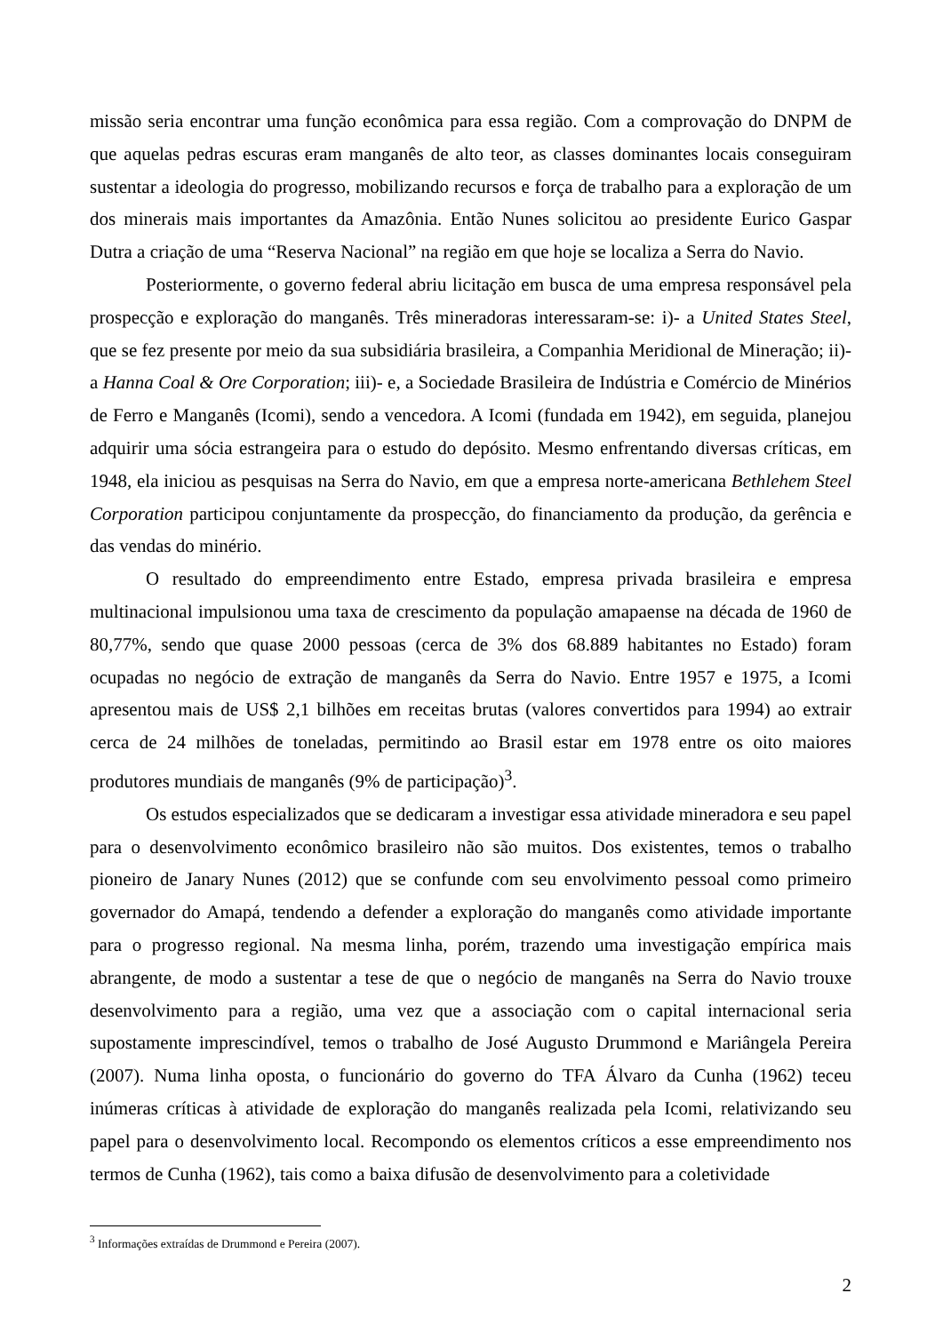missão seria encontrar uma função econômica para essa região. Com a comprovação do DNPM de que aquelas pedras escuras eram manganês de alto teor, as classes dominantes locais conseguiram sustentar a ideologia do progresso, mobilizando recursos e força de trabalho para a exploração de um dos minerais mais importantes da Amazônia. Então Nunes solicitou ao presidente Eurico Gaspar Dutra a criação de uma “Reserva Nacional” na região em que hoje se localiza a Serra do Navio.
Posteriormente, o governo federal abriu licitação em busca de uma empresa responsável pela prospecção e exploração do manganês. Três mineradoras interessaram-se: i)- a United States Steel, que se fez presente por meio da sua subsidiária brasileira, a Companhia Meridional de Mineração; ii)- a Hanna Coal & Ore Corporation; iii)- e, a Sociedade Brasileira de Indústria e Comércio de Minérios de Ferro e Manganês (Icomi), sendo a vencedora. A Icomi (fundada em 1942), em seguida, planejou adquirir uma sócia estrangeira para o estudo do depósito. Mesmo enfrentando diversas críticas, em 1948, ela iniciou as pesquisas na Serra do Navio, em que a empresa norte-americana Bethlehem Steel Corporation participou conjuntamente da prospecção, do financiamento da produção, da gerência e das vendas do minério.
O resultado do empreendimento entre Estado, empresa privada brasileira e empresa multinacional impulsionou uma taxa de crescimento da população amapaense na década de 1960 de 80,77%, sendo que quase 2000 pessoas (cerca de 3% dos 68.889 habitantes no Estado) foram ocupadas no negócio de extração de manganês da Serra do Navio. Entre 1957 e 1975, a Icomi apresentou mais de US$ 2,1 bilhões em receitas brutas (valores convertidos para 1994) ao extrair cerca de 24 milhões de toneladas, permitindo ao Brasil estar em 1978 entre os oito maiores produtores mundiais de manganês (9% de participação)<sup>3</sup>.
Os estudos especializados que se dedicaram a investigar essa atividade mineradora e seu papel para o desenvolvimento econômico brasileiro não são muitos. Dos existentes, temos o trabalho pioneiro de Janary Nunes (2012) que se confunde com seu envolvimento pessoal como primeiro governador do Amapá, tendendo a defender a exploração do manganês como atividade importante para o progresso regional. Na mesma linha, porém, trazendo uma investigação empírica mais abrangente, de modo a sustentar a tese de que o negócio de manganês na Serra do Navio trouxe desenvolvimento para a região, uma vez que a associação com o capital internacional seria supostamente imprescindível, temos o trabalho de José Augusto Drummond e Mariângela Pereira (2007). Numa linha oposta, o funcionário do governo do TFA Álvaro da Cunha (1962) teceu inúmeras críticas à atividade de exploração do manganês realizada pela Icomi, relativizando seu papel para o desenvolvimento local. Recompondo os elementos críticos a esse empreendimento nos termos de Cunha (1962), tais como a baixa difusão de desenvolvimento para a coletividade
<sup>3</sup> Informações extraídas de Drummond e Pereira (2007).
2